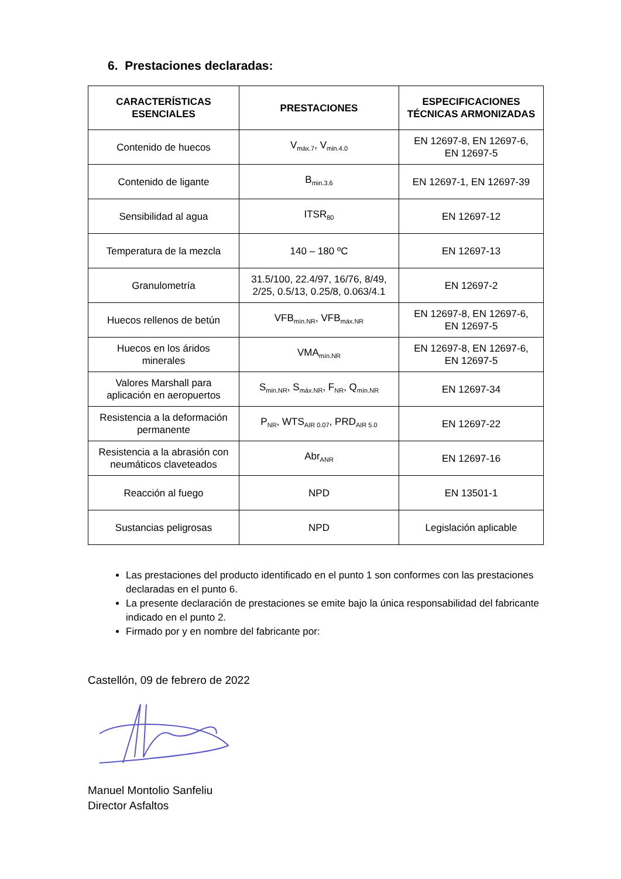6. Prestaciones declaradas:
| CARACTERÍSTICAS ESENCIALES | PRESTACIONES | ESPECIFICACIONES TÉCNICAS ARMONIZADAS |
| --- | --- | --- |
| Contenido de huecos | V<sub>máx.7</sub>, V<sub>min.4.0</sub> | EN 12697-8, EN 12697-6, EN 12697-5 |
| Contenido de ligante | B<sub>min.3.6</sub> | EN 12697-1, EN 12697-39 |
| Sensibilidad al agua | ITSR<sub>80</sub> | EN 12697-12 |
| Temperatura de la mezcla | 140 – 180 ºC | EN 12697-13 |
| Granulometría | 31.5/100, 22.4/97, 16/76, 8/49, 2/25, 0.5/13, 0.25/8, 0.063/4.1 | EN 12697-2 |
| Huecos rellenos de betún | VFB<sub>mín.NR</sub>, VFB<sub>máx.NR</sub> | EN 12697-8, EN 12697-6, EN 12697-5 |
| Huecos en los áridos minerales | VMA<sub>mín.NR</sub> | EN 12697-8, EN 12697-6, EN 12697-5 |
| Valores Marshall para aplicación en aeropuertos | S<sub>min.NR</sub>, S<sub>máx.NR</sub>, F<sub>NR</sub>, Q<sub>mín.NR</sub> | EN 12697-34 |
| Resistencia a la deformación permanente | P<sub>NR</sub>, WTS<sub>AIR 0.07</sub>, PRD<sub>AIR 5.0</sub> | EN 12697-22 |
| Resistencia a la abrasión con neumáticos claveteados | Abr<sub>ANR</sub> | EN 12697-16 |
| Reacción al fuego | NPD | EN 13501-1 |
| Sustancias peligrosas | NPD | Legislación aplicable |
Las prestaciones del producto identificado en el punto 1 son conformes con las prestaciones declaradas en el punto 6.
La presente declaración de prestaciones se emite bajo la única responsabilidad del fabricante indicado en el punto 2.
Firmado por y en nombre del fabricante por:
Castellón, 09 de febrero de 2022
Manuel Montolio Sanfeliu
Director Asfaltos